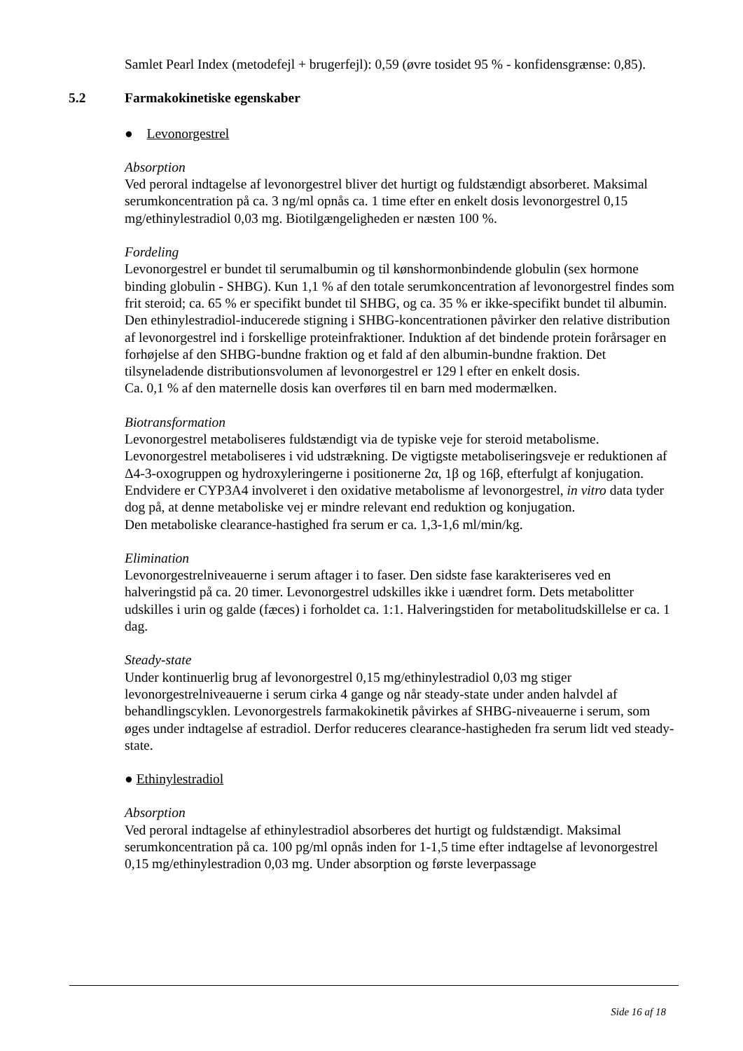Samlet Pearl Index (metodefejl + brugerfejl): 0,59 (øvre tosidet 95 % - konfidensgrænse: 0,85).
5.2 Farmakokinetiske egenskaber
● Levonorgestrel
Absorption
Ved peroral indtagelse af levonorgestrel bliver det hurtigt og fuldstændigt absorberet. Maksimal serumkoncentration på ca. 3 ng/ml opnås ca. 1 time efter en enkelt dosis levonorgestrel 0,15 mg/ethinylestradiol 0,03 mg. Biotilgængeligheden er næsten 100 %.
Fordeling
Levonorgestrel er bundet til serumalbumin og til kønshormonbindende globulin (sex hormone binding globulin - SHBG). Kun 1,1 % af den totale serumkoncentration af levonorgestrel findes som frit steroid; ca. 65 % er specifikt bundet til SHBG, og ca. 35 % er ikke-specifikt bundet til albumin. Den ethinylestradiol-inducerede stigning i SHBG-koncentrationen påvirker den relative distribution af levonorgestrel ind i forskellige proteinfraktioner. Induktion af det bindende protein forårsager en forhøjelse af den SHBG-bundne fraktion og et fald af den albumin-bundne fraktion. Det tilsyneladende distributionsvolumen af levonorgestrel er 129 l efter en enkelt dosis.
Ca. 0,1 % af den maternelle dosis kan overføres til en barn med modermælken.
Biotransformation
Levonorgestrel metaboliseres fuldstændigt via de typiske veje for steroid metabolisme. Levonorgestrel metaboliseres i vid udstrækning. De vigtigste metaboliseringsveje er reduktionen af Δ4-3-oxogruppen og hydroxyleringerne i positionerne 2α, 1β og 16β, efterfulgt af konjugation. Endvidere er CYP3A4 involveret i den oxidative metabolisme af levonorgestrel, in vitro data tyder dog på, at denne metaboliske vej er mindre relevant end reduktion og konjugation.
Den metaboliske clearance-hastighed fra serum er ca. 1,3-1,6 ml/min/kg.
Elimination
Levonorgestrelniveauerne i serum aftager i to faser. Den sidste fase karakteriseres ved en halveringstid på ca. 20 timer. Levonorgestrel udskilles ikke i uændret form. Dets metabolitter udskilles i urin og galde (fæces) i forholdet ca. 1:1. Halveringstiden for metabolitudskillelse er ca. 1 dag.
Steady-state
Under kontinuerlig brug af levonorgestrel 0,15 mg/ethinylestradiol 0,03 mg stiger levonorgestrelniveauerne i serum cirka 4 gange og når steady-state under anden halvdel af behandlingscyklen. Levonorgestrels farmakokinetik påvirkes af SHBG-niveauerne i serum, som øges under indtagelse af estradiol. Derfor reduceres clearance-hastigheden fra serum lidt ved steady-state.
● Ethinylestradiol
Absorption
Ved peroral indtagelse af ethinylestradiol absorberes det hurtigt og fuldstændigt. Maksimal serumkoncentration på ca. 100 pg/ml opnås inden for 1-1,5 time efter indtagelse af levonorgestrel 0,15 mg/ethinylestradion 0,03 mg. Under absorption og første leverpassage
Side 16 af 18